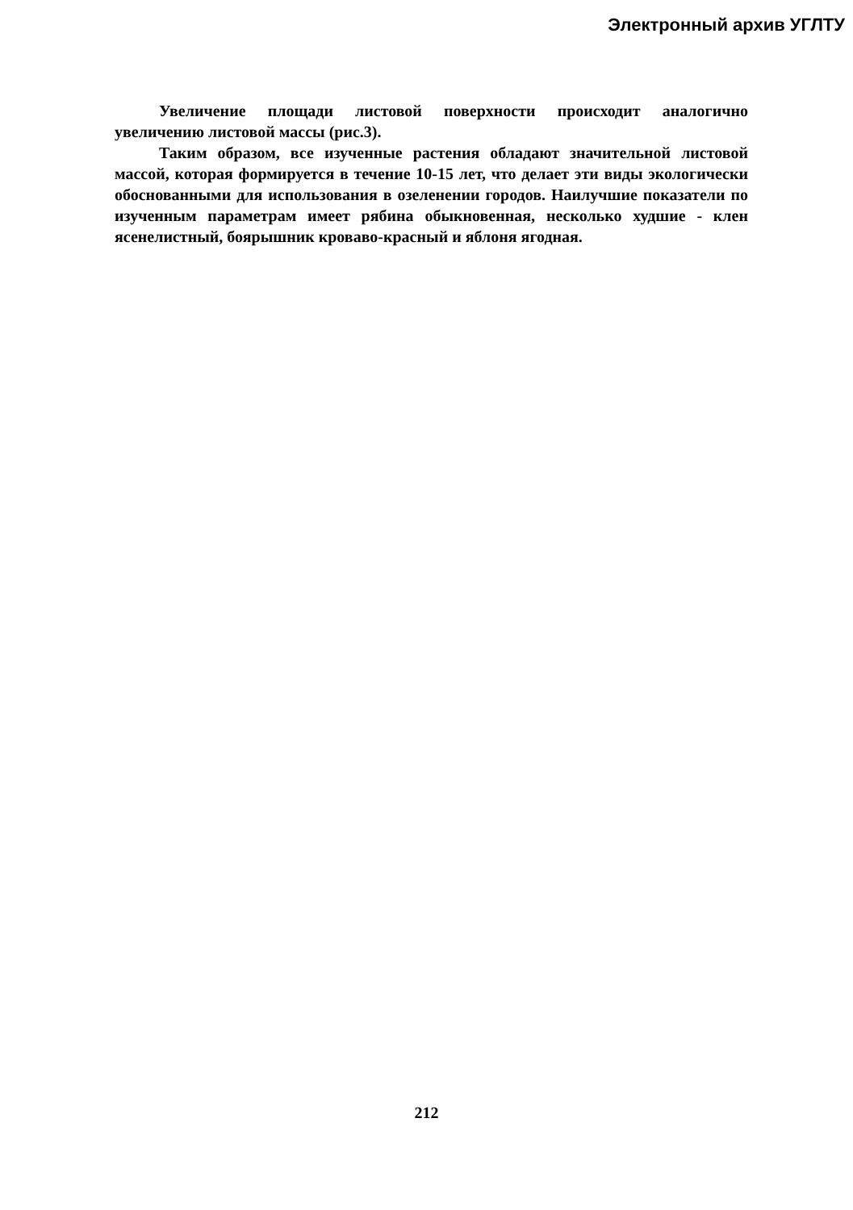Электронный архив УГЛТУ
Увеличение площади листовой поверхности происходит аналогично увеличению листовой массы (рис.3).
Таким образом, все изученные растения обладают значительной листовой массой, которая формируется в течение 10-15 лет, что делает эти виды экологически обоснованными для использования в озеленении городов. Наилучшие показатели по изученным параметрам имеет рябина обыкновенная, несколько худшие - клен ясенелистный, боярышник кроваво-красный и яблоня ягодная.
212